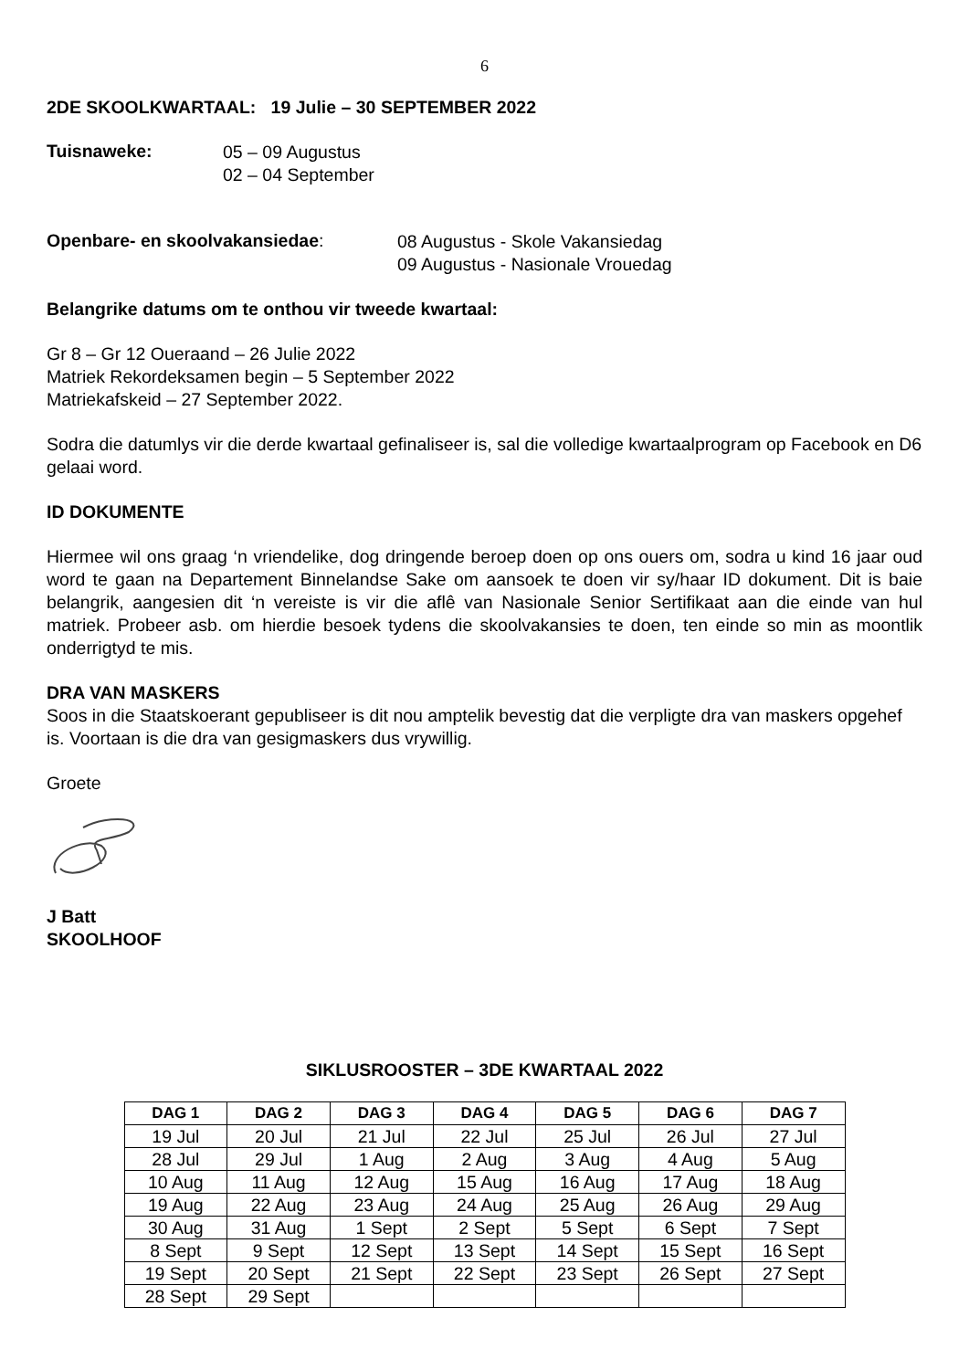6
2DE SKOOLKWARTAAL: 19 Julie – 30 SEPTEMBER 2022
Tuisnaweke:
05 – 09 Augustus
02 – 04 September
Openbare- en skoolvakansiedae:
08 Augustus - Skole Vakansiedag
09 Augustus - Nasionale Vrouedag
Belangrike datums om te onthou vir tweede kwartaal:
Gr 8 – Gr 12 Oueraand – 26 Julie 2022
Matriek Rekordeksamen begin – 5 September 2022
Matriekafskeid – 27 September 2022.
Sodra die datumlys vir die derde kwartaal gefinaliseer is, sal die volledige kwartaalprogram op Facebook en D6 gelaai word.
ID DOKUMENTE
Hiermee wil ons graag ‘n vriendelike, dog dringende beroep doen op ons ouers om, sodra u kind 16 jaar oud word te gaan na Departement Binnelandse Sake om aansoek te doen vir sy/haar ID dokument. Dit is baie belangrik, aangesien dit ‘n vereiste is vir die aflê van Nasionale Senior Sertifikaat aan die einde van hul matriek. Probeer asb. om hierdie besoek tydens die skoolvakansies te doen, ten einde so min as moontlik onderrigtyd te mis.
DRA VAN MASKERS
Soos in die Staatskoerant gepubliseer is dit nou amptelik bevestig dat die verpligte dra van maskers opgehef is. Voortaan is die dra van gesigmaskers dus vrywillig.
Groete
J Batt
SKOOLHOOF
SIKLUSROOSTER – 3DE KWARTAAL 2022
| DAG 1 | DAG 2 | DAG 3 | DAG 4 | DAG 5 | DAG 6 | DAG 7 |
| --- | --- | --- | --- | --- | --- | --- |
| 19 Jul | 20 Jul | 21 Jul | 22 Jul | 25 Jul | 26 Jul | 27 Jul |
| 28 Jul | 29 Jul | 1 Aug | 2 Aug | 3 Aug | 4 Aug | 5 Aug |
| 10 Aug | 11 Aug | 12 Aug | 15 Aug | 16 Aug | 17 Aug | 18 Aug |
| 19 Aug | 22 Aug | 23 Aug | 24 Aug | 25 Aug | 26 Aug | 29 Aug |
| 30 Aug | 31 Aug | 1 Sept | 2 Sept | 5 Sept | 6 Sept | 7 Sept |
| 8 Sept | 9 Sept | 12 Sept | 13 Sept | 14 Sept | 15 Sept | 16 Sept |
| 19 Sept | 20 Sept | 21 Sept | 22 Sept | 23 Sept | 26 Sept | 27 Sept |
| 28 Sept | 29 Sept | | | | | |